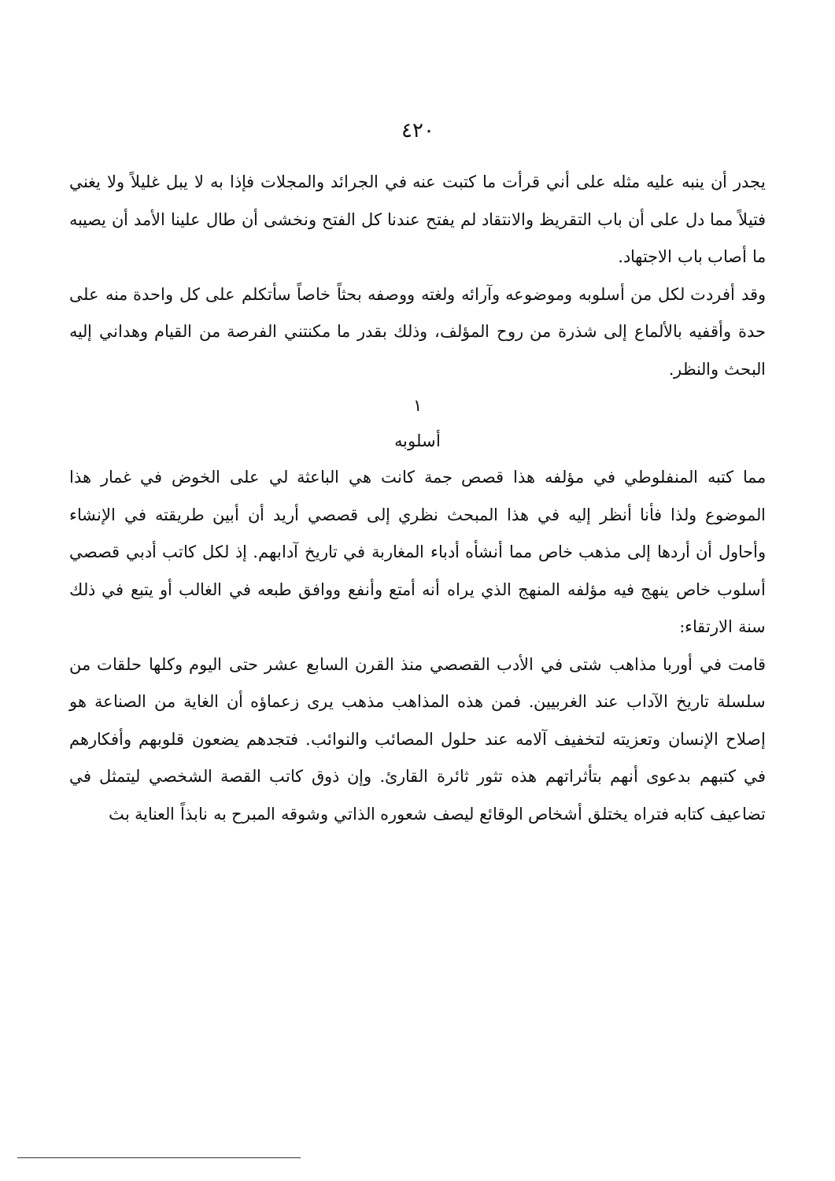٤٢٠
يجدر أن ينبه عليه مثله على أني قرأت ما كتبت عنه في الجرائد والمجلات فإذا به لا يبل غليلاً ولا يغني فتيلاً مما دل على أن باب التقريظ والانتقاد لم يفتح عندنا كل الفتح ونخشى أن طال علينا الأمد أن يصيبه ما أصاب باب الاجتهاد.
وقد أفردت لكل من أسلوبه وموضوعه وآرائه ولغته ووصفه بحثاً خاصاً سأتكلم على كل واحدة منه على حدة وأقفيه بالألماع إلى شذرة من روح المؤلف، وذلك بقدر ما مكنتني الفرصة من القيام وهداني إليه البحث والنظر.
١
أسلوبه
مما كتبه المنفلوطي في مؤلفه هذا قصص جمة كانت هي الباعثة لي على الخوض في غمار هذا الموضوع ولذا فأنا أنظر إليه في هذا المبحث نظري إلى قصصي أريد أن أبين طريقته في الإنشاء وأحاول أن أردها إلى مذهب خاص مما أنشأه أدباء المغاربة في تاريخ آدابهم. إذ لكل كاتب أدبي قصصي أسلوب خاص ينهج فيه مؤلفه المنهج الذي يراه أنه أمتع وأنفع ووافق طبعه في الغالب أو يتبع في ذلك سنة الارتقاء:
قامت في أوربا مذاهب شتى في الأدب القصصي منذ القرن السابع عشر حتى اليوم وكلها حلقات من سلسلة تاريخ الآداب عند الغربيين. فمن هذه المذاهب مذهب يرى زعماؤه أن الغاية من الصناعة هو إصلاح الإنسان وتعزيته لتخفيف آلامه عند حلول المصائب والنوائب. فتجدهم يضعون قلوبهم وأفكارهم في كتبهم بدعوى أنهم بتأثراتهم هذه تثور ثائرة القارئ. وإن ذوق كاتب القصة الشخصي ليتمثل في تضاعيف كتابه فتراه يختلق أشخاص الوقائع ليصف شعوره الذاتي وشوقه المبرح به نابذاً العناية بث